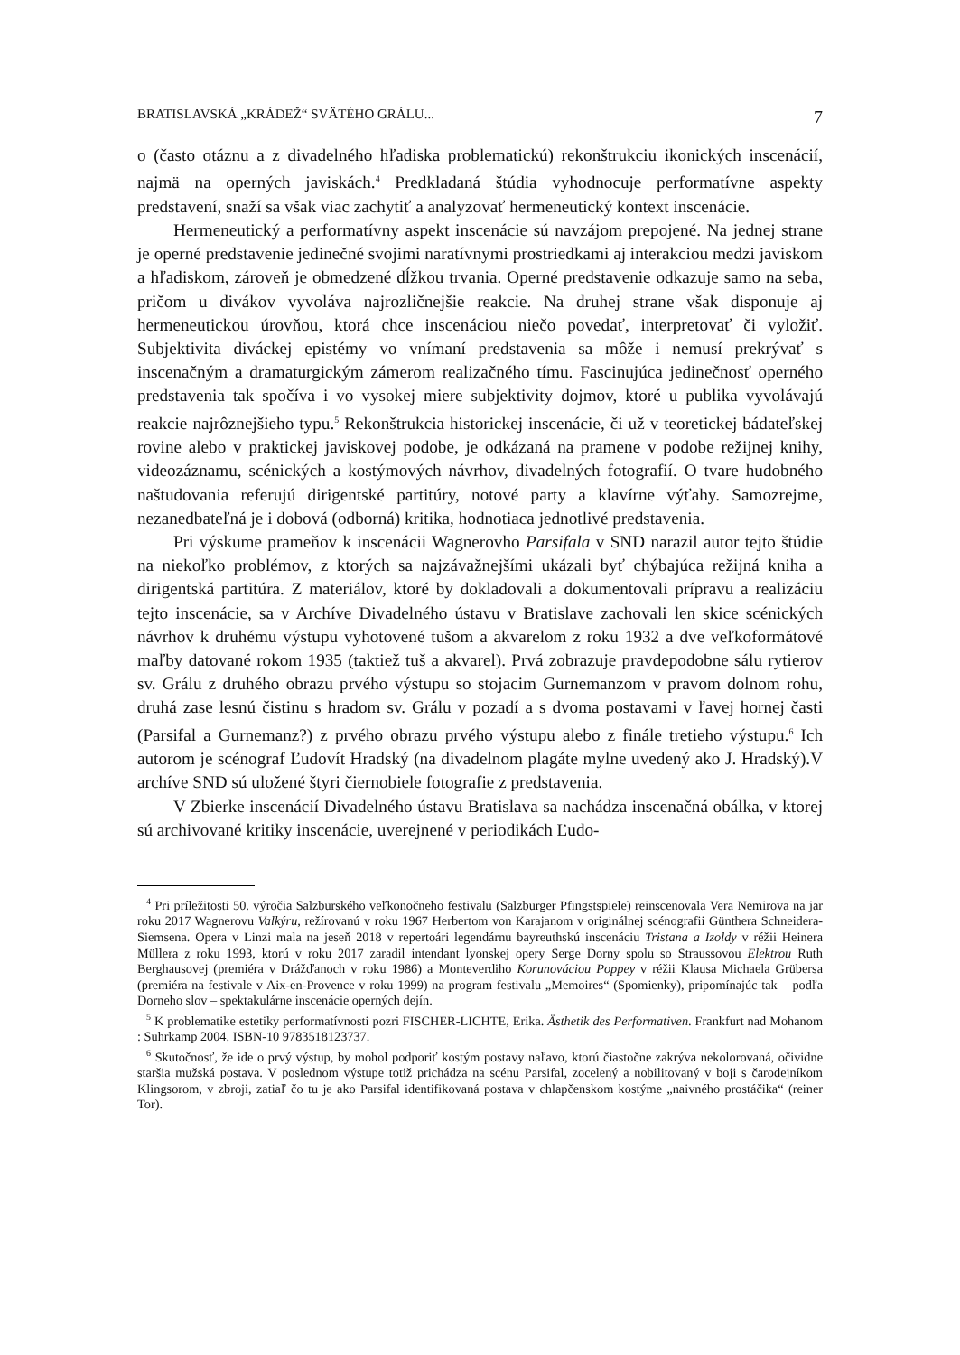BRATISLAVSKÁ „KRÁDEŽ“ SVÄTÉHO GRÁLU... 7
o (často otáznu a z divadelného hľadiska problematickú) rekonštrukciu ikonických inscenácií, najmä na operných javiskách.<sup>4</sup> Predkladaná štúdia vyhodnocuje performatívne aspekty predstavení, snaží sa však viac zachytiť a analyzovať hermeneutický kontext inscenácie.
Hermeneutický a performatívny aspekt inscenácie sú navzájom prepojené. Na jednej strane je operné predstavenie jedinečné svojimi naratívnymi prostriedkami aj interakciou medzi javiskom a hľadiskom, zároveň je obmedzené dĺžkou trvania. Operné predstavenie odkazuje samo na seba, pričom u divákov vyvoláva najrozličnejšie reakcie. Na druhej strane však disponuje aj hermeneutickou úrovňou, ktorá chce inscenáciou niečo povedať, interpretovať či vyložiť. Subjektivita diváckej epistémy vo vnímaní predstavenia sa môže i nemusí prekrývať s inscenačným a dramaturgickým zámerom realizačného tímu. Fascinujúca jedinečnosť operného predstavenia tak spočíva i vo vysokej miere subjektivity dojmov, ktoré u publika vyvolávajú reakcie najrôznejšieho typu.<sup>5</sup> Rekonštrukcia historickej inscenácie, či už v teoretickej bádateľskej rovine alebo v praktickej javiskovej podobe, je odkázaná na pramene v podobe režijnej knihy, videozáznamu, scénických a kostýmových návrhov, divadelných fotografií. O tvare hudobného naštudovania referujú dirigentské partitúry, notové party a klavírne výťahy. Samozrejme, nezanedbateľná je i dobová (odborná) kritika, hodnotiaca jednotlivé predstavenia.
Pri výskume prameňov k inscenácii Wagnerovho Parsifala v SND narazil autor tejto štúdie na niekoľko problémov, z ktorých sa najzávažnejšími ukázali byť chýbajúca režijná kniha a dirigentská partitúra. Z materiálov, ktoré by dokladovali a dokumentovali prípravu a realizáciu tejto inscenácie, sa v Archíve Divadelného ústavu v Bratislave zachovali len skice scénických návrhov k druhému výstupu vyhotovené tušom a akvarelom z roku 1932 a dve veľkoformátové maľby datované rokom 1935 (taktiež tuš a akvarel). Prvá zobrazuje pravdepodobne sálu rytierov sv. Grálu z druhého obrazu prvého výstupu so stojacim Gurnemanzom v pravom dolnom rohu, druhá zase lesnú čistinu s hradom sv. Grálu v pozadí a s dvoma postavami v ľavej hornej časti (Parsifal a Gurnemanz?) z prvého obrazu prvého výstupu alebo z finále tretieho výstupu.<sup>6</sup> Ich autorom je scénograf Ľudovít Hradský (na divadelnom plagáte mylne uvedený ako J. Hradský).V archíve SND sú uložené štyri čiernobiele fotografie z predstavenia.
V Zbierke inscenácií Divadelného ústavu Bratislava sa nachádza inscenačná obálka, v ktorej sú archivované kritiky inscenácie, uverejnené v periodikách Ľudo-
<sup>4</sup> Pri príležitosti 50. výročia Salzburského veľkonočneho festivalu (Salzburger Pfingstspiele) reinscenovala Vera Nemirova na jar roku 2017 Wagnerovu Valkýru, režírovanú v roku 1967 Herbertom von Karajanom v originálnej scénografii Günthera Schneidera-Siemsena. Opera v Linzi mala na jeseň 2018 v repertoári legendárnu bayreuthskú inscenáciu Tristana a Izoldy v réžii Heinera Müllera z roku 1993, ktorú v roku 2017 zaradil intendant lyonskej opery Serge Dorny spolu so Straussovou Elektrou Ruth Berghausovej (premiéra v Drážďanoch v roku 1986) a Monteverdiho Korunováciou Poppey v réžii Klausa Michaela Grübersa (premiéra na festivale v Aix-en-Provence v roku 1999) na program festivalu „Memoires“ (Spomienky), pripomínajúc tak – podľa Dorneho slov – spektakulárne inscenácie operných dejín.
<sup>5</sup> K problematike estetiky performatívnosti pozri FISCHER-LICHTE, Erika. Ästhetik des Performativen. Frankfurt nad Mohanom : Suhrkamp 2004. ISBN-10 9783518123737.
<sup>6</sup> Skutočnosť, že ide o prvý výstup, by mohol podporiť kostým postavy naľavo, ktorú čiastočne zakrýva nekolorovaná, očividne staršia mužská postava. V poslednom výstupe totiž prichádza na scénu Parsifal, zocelený a nobilitovaný v boji s čarodejníkom Klingsorom, v zbroji, zatiaľ čo tu je ako Parsifal identifikovaná postava v chlapčenskom kostýme „naivného prostáčika“ (reiner Tor).